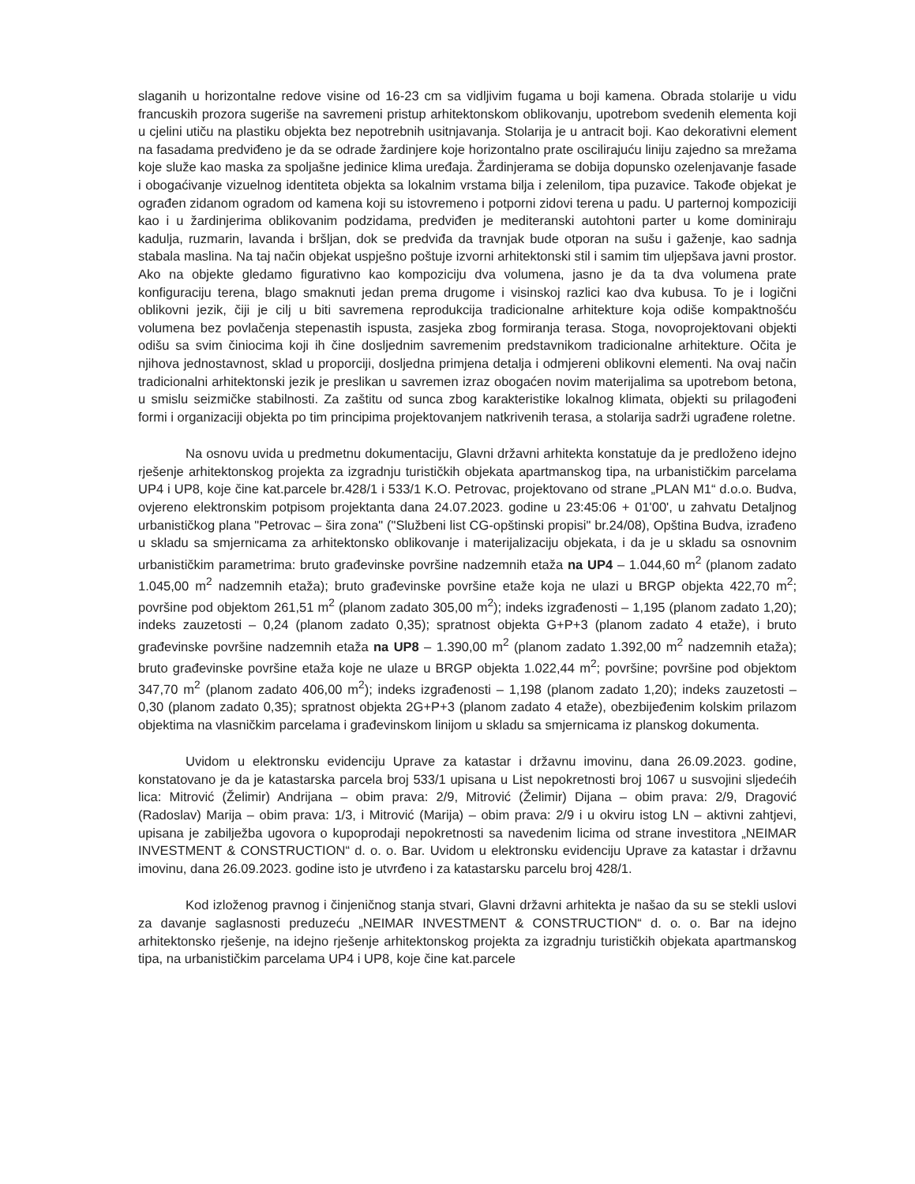slaganih u horizontalne redove visine od 16-23 cm sa vidljivim fugama u boji kamena. Obrada stolarije u vidu francuskih prozora sugeriše na savremeni pristup arhitektonskom oblikovanju, upotrebom svedenih elementa koji u cjelini utiču na plastiku objekta bez nepotrebnih usitnjavanja. Stolarija je u antracit boji. Kao dekorativni element na fasadama predviđeno je da se odrade žardinjere koje horizontalno prate oscilirajuću liniju zajedno sa mrežama koje služe kao maska za spoljašne jedinice klima uređaja. Žardinjerama se dobija dopunsko ozelenjavanje fasade i obogaćivanje vizuelnog identiteta objekta sa lokalnim vrstama bilja i zelenilom, tipa puzavice. Takođe objekat je ograđen zidanom ogradom od kamena koji su istovremeno i potporni zidovi terena u padu. U parternoj kompoziciji kao i u žardinjerima oblikovanim podzidama, predviđen je mediteranski autohtoni parter u kome dominiraju kadulja, ruzmarin, lavanda i bršljan, dok se predviđa da travnjak bude otporan na sušu i gaženje, kao sadnja stabala maslina. Na taj način objekat uspješno poštuje izvorni arhitektonski stil i samim tim uljepšava javni prostor. Ako na objekte gledamo figurativno kao kompoziciju dva volumena, jasno je da ta dva volumena prate konfiguraciju terena, blago smaknuti jedan prema drugome i visinskoj razlici kao dva kubusa. To je i logični oblikovni jezik, čiji je cilj u biti savremena reprodukcija tradicionalne arhitekture koja odiše kompaktnošću volumena bez povlačenja stepenastih ispusta, zasjeka zbog formiranja terasa. Stoga, novoprojektovani objekti odišu sa svim činiocima koji ih čine dosljednim savremenim predstavnikom tradicionalne arhitekture. Očita je njihova jednostavnost, sklad u proporciji, dosljedna primjena detalja i odmjereni oblikovni elementi. Na ovaj način tradicionalni arhitektonski jezik je preslikan u savremen izraz obogaćen novim materijalima sa upotrebom betona, u smislu seizmičke stabilnosti. Za zaštitu od sunca zbog karakteristike lokalnog klimata, objekti su prilagođeni formi i organizaciji objekta po tim principima projektovanjem natkrivenih terasa, a stolarija sadrži ugrađene roletne.
Na osnovu uvida u predmetnu dokumentaciju, Glavni državni arhitekta konstatuje da je predloženo idejno rješenje arhitektonskog projekta za izgradnju turističkih objekata apartmanskog tipa, na urbanističkim parcelama UP4 i UP8, koje čine kat.parcele br.428/1 i 533/1 K.O. Petrovac, projektovano od strane „PLAN M1“ d.o.o. Budva, ovjereno elektronskim potpisom projektanta dana 24.07.2023. godine u 23:45:06 + 01'00', u zahvatu Detaljnog urbanističkog plana "Petrovac – šira zona" ("Službeni list CG-opštinski propisi" br.24/08), Opština Budva, izrađeno u skladu sa smjernicama za arhitektonsko oblikovanje i materijalizaciju objekata, i da je u skladu sa osnovnim urbanističkim parametrima: bruto građevinske površine nadzemnih etaža na UP4 – 1.044,60 m<sup>2</sup> (planom zadato 1.045,00 m<sup>2</sup> nadzemnih etaža); bruto građevinske površine etaže koja ne ulazi u BRGP objekta 422,70 m<sup>2</sup>; površine pod objektom 261,51 m<sup>2</sup> (planom zadato 305,00 m<sup>2</sup>); indeks izgrađenosti – 1,195 (planom zadato 1,20); indeks zauzetosti – 0,24 (planom zadato 0,35); spratnost objekta G+P+3 (planom zadato 4 etaže), i bruto građevinske površine nadzemnih etaža na UP8 – 1.390,00 m<sup>2</sup> (planom zadato 1.392,00 m<sup>2</sup> nadzemnih etaža); bruto građevinske površine etaža koje ne ulaze u BRGP objekta 1.022,44 m<sup>2</sup>; površine; površine pod objektom 347,70 m<sup>2</sup> (planom zadato 406,00 m<sup>2</sup>); indeks izgrađenosti – 1,198 (planom zadato 1,20); indeks zauzetosti – 0,30 (planom zadato 0,35); spratnost objekta 2G+P+3 (planom zadato 4 etaže), obezbijeđenim kolskim prilazom objektima na vlasničkim parcelama i građevinskom linijom u skladu sa smjernicama iz planskog dokumenta.
Uvidom u elektronsku evidenciju Uprave za katastar i državnu imovinu, dana 26.09.2023. godine, konstatovano je da je katastarska parcela broj 533/1 upisana u List nepokretnosti broj 1067 u susvojini sljedećih lica: Mitrović (Želimir) Andrijana – obim prava: 2/9, Mitrović (Želimir) Dijana – obim prava: 2/9, Dragović (Radoslav) Marija – obim prava: 1/3, i Mitrović (Marija) – obim prava: 2/9 i u okviru istog LN – aktivni zahtjevi, upisana je zabilježba ugovora o kupoprodaji nepokretnosti sa navedenim licima od strane investitora „NEIMAR INVESTMENT & CONSTRUCTION“ d. o. o. Bar. Uvidom u elektronsku evidenciju Uprave za katastar i državnu imovinu, dana 26.09.2023. godine isto je utvrđeno i za katastarsku parcelu broj 428/1.
Kod izloženog pravnog i činjeničnog stanja stvari, Glavni državni arhitekta je našao da su se stekli uslovi za davanje saglasnosti preduzeću „NEIMAR INVESTMENT & CONSTRUCTION“ d. o. o. Bar na idejno arhitektonsko rješenje, na idejno rješenje arhitektonskog projekta za izgradnju turističkih objekata apartmanskog tipa, na urbanističkim parcelama UP4 i UP8, koje čine kat.parcele